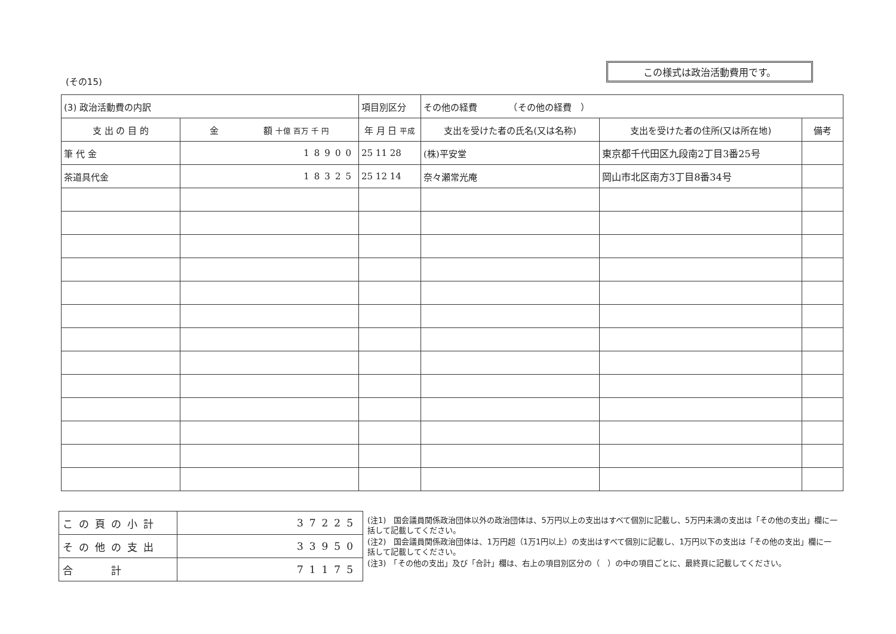この様式は政治活動費用です。
(その15)
| (3) 政治活動費の内訳 | | 項目別区分 | その他の経費 （その他の経費 ） | | |
| 支 出 の 目 的 | 金 額 十億 百万 千 円 | 年 月 日 平成 | 支出を受けた者の氏名(又は名称) | 支出を受けた者の住所(又は所在地) | 備考 |
| 筆 代 金 | 18900 | 25 11 28 | (株)平安堂 | 東京都千代田区九段南2丁目3番25号 | |
| 茶道具代金 | 18325 | 25 12 14 | 奈々瀬常光庵 | 岡山市北区南方3丁目8番34号 | |
| この頁の小計 | 37225 |
| その他の支出 | 33950 |
| 合 計 | 71175 |
(注1)　国会議員関係政治団体以外の政治団体は、5万円以上の支出はすべて個別に記載し、5万円未満の支出は「その他の支出」欄に一括して記載してください。
(注2)　国会議員関係政治団体は、1万円超（1万1円以上）の支出はすべて個別に記載し、1万円以下の支出は「その他の支出」欄に一括して記載してください。
(注3)　「その他の支出」及び「合計」欄は、右上の項目別区分の（　）の中の項目ごとに、最終頁に記載してください。